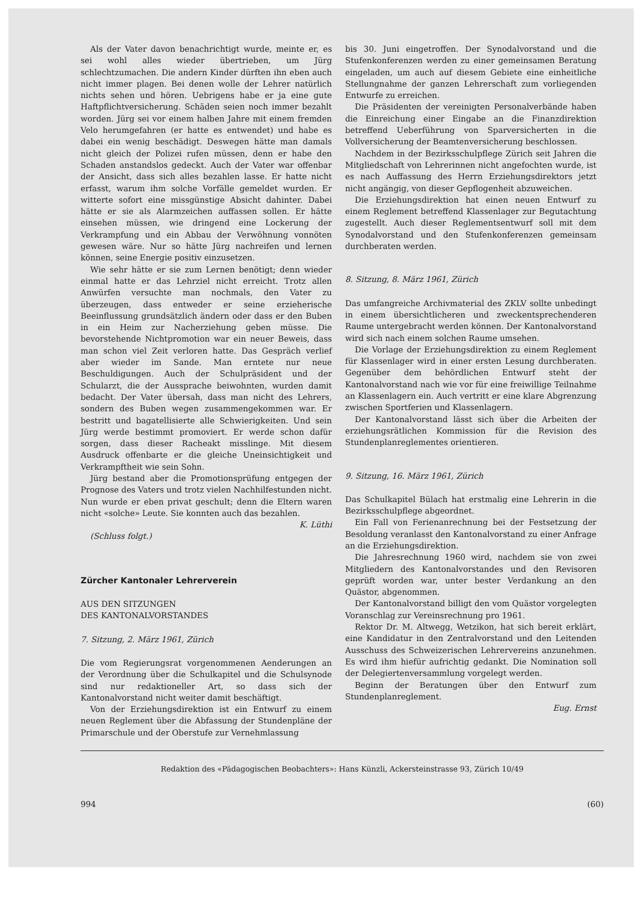Als der Vater davon benachrichtigt wurde, meinte er, es sei wohl alles wieder übertrieben, um Jürg schlechtzumachen. Die andern Kinder dürften ihn eben auch nicht immer plagen. Bei denen wolle der Lehrer natürlich nichts sehen und hören. Uebrigens habe er ja eine gute Haftpflichtversicherung. Schäden seien noch immer bezahlt worden. Jürg sei vor einem halben Jahre mit einem fremden Velo herumgefahren (er hatte es entwendet) und habe es dabei ein wenig beschädigt. Deswegen hätte man damals nicht gleich der Polizei rufen müssen, denn er habe den Schaden anstandslos gedeckt. Auch der Vater war offenbar der Ansicht, dass sich alles bezahlen lasse. Er hatte nicht erfasst, warum ihm solche Vorfälle gemeldet wurden. Er witterte sofort eine missgünstige Absicht dahinter. Dabei hätte er sie als Alarmzeichen auffassen sollen. Er hätte einsehen müssen, wie dringend eine Lockerung der Verkrampfung und ein Abbau der Verwöhnung vonnöten gewesen wäre. Nur so hätte Jürg nachreifen und lernen können, seine Energie positiv einzusetzen.
Wie sehr hätte er sie zum Lernen benötigt; denn wieder einmal hatte er das Lehrziel nicht erreicht. Trotz allen Anwürfen versuchte man nochmals, den Vater zu überzeugen, dass entweder er seine erzieherische Beeinflussung grundsätzlich ändern oder dass er den Buben in ein Heim zur Nacherziehung geben müsse. Die bevorstehende Nichtpromotion war ein neuer Beweis, dass man schon viel Zeit verloren hatte. Das Gespräch verlief aber wieder im Sande. Man erntete nur neue Beschuldigungen. Auch der Schulpräsident und der Schularzt, die der Aussprache beiwohnten, wurden damit bedacht. Der Vater übersah, dass man nicht des Lehrers, sondern des Buben wegen zusammengekommen war. Er bestritt und bagatellisierte alle Schwierigkeiten. Und sein Jürg werde bestimmt promoviert. Er werde schon dafür sorgen, dass dieser Racheakt misslinge. Mit diesem Ausdruck offenbarte er die gleiche Uneinsichtigkeit und Verkrampftheit wie sein Sohn.
Jürg bestand aber die Promotionsprüfung entgegen der Prognose des Vaters und trotz vielen Nachhilfestunden nicht. Nun wurde er eben privat geschult; denn die Eltern waren nicht «solche» Leute. Sie konnten auch das bezahlen.
K. Lüthi
(Schluss folgt.)
Zürcher Kantonaler Lehrerverein
AUS DEN SITZUNGEN
DES KANTONALVORSTANDES
7. Sitzung, 2. März 1961, Zürich
Die vom Regierungsrat vorgenommenen Aenderungen an der Verordnung über die Schulkapitel und die Schulsynode sind nur redaktioneller Art, so dass sich der Kantonalvorstand nicht weiter damit beschäftigt.
Von der Erziehungsdirektion ist ein Entwurf zu einem neuen Reglement über die Abfassung der Stundenpläne der Primarschule und der Oberstufe zur Vernehmlassung
bis 30. Juni eingetroffen. Der Synodalvorstand und die Stufenkonferenzen werden zu einer gemeinsamen Beratung eingeladen, um auch auf diesem Gebiete eine einheitliche Stellungnahme der ganzen Lehrerschaft zum vorliegenden Entwurfe zu erreichen.
Die Präsidenten der vereinigten Personalverbände haben die Einreichung einer Eingabe an die Finanzdirektion betreffend Ueberführung von Sparversicherten in die Vollversicherung der Beamtenversicherung beschlossen.
Nachdem in der Bezirksschulpflege Zürich seit Jahren die Mitgliedschaft von Lehrerinnen nicht angefochten wurde, ist es nach Auffassung des Herrn Erziehungsdirektors jetzt nicht angängig, von dieser Gepflogenheit abzuweichen.
Die Erziehungsdirektion hat einen neuen Entwurf zu einem Reglement betreffend Klassenlager zur Begutachtung zugestellt. Auch dieser Reglementsentwurf soll mit dem Synodalvorstand und den Stufenkonferenzen gemeinsam durchberaten werden.
8. Sitzung, 8. März 1961, Zürich
Das umfangreiche Archivmaterial des ZKLV sollte unbedingt in einem übersichtlicheren und zweckentsprechenderen Raume untergebracht werden können. Der Kantonalvorstand wird sich nach einem solchen Raume umsehen.
Die Vorlage der Erziehungsdirektion zu einem Reglement für Klassenlager wird in einer ersten Lesung durchberaten. Gegenüber dem behördlichen Entwurf steht der Kantonalvorstand nach wie vor für eine freiwillige Teilnahme an Klassenlagern ein. Auch vertritt er eine klare Abgrenzung zwischen Sportferien und Klassenlagern.
Der Kantonalvorstand lässt sich über die Arbeiten der erziehungsrätlichen Kommission für die Revision des Stundenplanreglementes orientieren.
9. Sitzung, 16. März 1961, Zürich
Das Schulkapitel Bülach hat erstmalig eine Lehrerin in die Bezirksschulpflege abgeordnet.
Ein Fall von Ferienanrechnung bei der Festsetzung der Besoldung veranlasst den Kantonalvorstand zu einer Anfrage an die Erziehungsdirektion.
Die Jahresrechnung 1960 wird, nachdem sie von zwei Mitgliedern des Kantonalvorstandes und den Revisoren geprüft worden war, unter bester Verdankung an den Quästor, abgenommen.
Der Kantonalvorstand billigt den vom Quästor vorgelegten Voranschlag zur Vereinsrechnung pro 1961.
Rektor Dr. M. Altwegg, Wetzikon, hat sich bereit erklärt, eine Kandidatur in den Zentralvorstand und den Leitenden Ausschuss des Schweizerischen Lehrervereins anzunehmen. Es wird ihm hiefür aufrichtig gedankt. Die Nomination soll der Delegiertenversammlung vorgelegt werden.
Beginn der Beratungen über den Entwurf zum Stundenplanreglement.
Eug. Ernst
Redaktion des «Pädagogischen Beobachters»: Hans Künzli, Ackersteinstrasse 93, Zürich 10/49
994 (60)